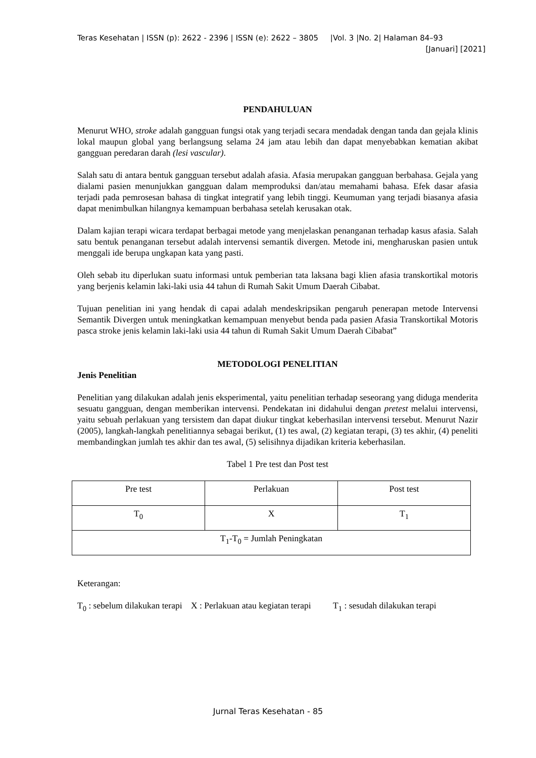Teras Kesehatan | ISSN (p): 2622 - 2396 | ISSN (e): 2622 – 3805 |Vol. 3 |No. 2| Halaman 84–93
[Januari] [2021]
PENDAHULUAN
Menurut WHO, stroke adalah gangguan fungsi otak yang terjadi secara mendadak dengan tanda dan gejala klinis lokal maupun global yang berlangsung selama 24 jam atau lebih dan dapat menyebabkan kematian akibat gangguan peredaran darah (lesi vascular).
Salah satu di antara bentuk gangguan tersebut adalah afasia. Afasia merupakan gangguan berbahasa. Gejala yang dialami pasien menunjukkan gangguan dalam memproduksi dan/atau memahami bahasa. Efek dasar afasia terjadi pada pemrosesan bahasa di tingkat integratif yang lebih tinggi. Keumuman yang terjadi biasanya afasia dapat menimbulkan hilangnya kemampuan berbahasa setelah kerusakan otak.
Dalam kajian terapi wicara terdapat berbagai metode yang menjelaskan penanganan terhadap kasus afasia. Salah satu bentuk penanganan tersebut adalah intervensi semantik divergen. Metode ini, mengharuskan pasien untuk menggali ide berupa ungkapan kata yang pasti.
Oleh sebab itu diperlukan suatu informasi untuk pemberian tata laksana bagi klien afasia transkortikal motoris yang berjenis kelamin laki-laki usia 44 tahun di Rumah Sakit Umum Daerah Cibabat.
Tujuan penelitian ini yang hendak di capai adalah mendeskripsikan pengaruh penerapan metode Intervensi Semantik Divergen untuk meningkatkan kemampuan menyebut benda pada pasien Afasia Transkortikal Motoris pasca stroke jenis kelamin laki-laki usia 44 tahun di Rumah Sakit Umum Daerah Cibabat”
METODOLOGI PENELITIAN
Jenis Penelitian
Penelitian yang dilakukan adalah jenis eksperimental, yaitu penelitian terhadap seseorang yang diduga menderita sesuatu gangguan, dengan memberikan intervensi. Pendekatan ini didahului dengan pretest melalui intervensi, yaitu sebuah perlakuan yang tersistem dan dapat diukur tingkat keberhasilan intervensi tersebut. Menurut Nazir (2005), langkah-langkah penelitiannya sebagai berikut, (1) tes awal, (2) kegiatan terapi, (3) tes akhir, (4) peneliti membandingkan jumlah tes akhir dan tes awal, (5) selisihnya dijadikan kriteria keberhasilan.
Tabel 1 Pre test dan Post test
| Pre test | Perlakuan | Post test |
| T<sub>0</sub> | X | T<sub>1</sub> |
| T<sub>1</sub>-T<sub>0</sub> = Jumlah Peningkatan | | |
Keterangan:
T<sub>0</sub> : sebelum dilakukan terapi X : Perlakuan atau kegiatan terapi T<sub>1</sub> : sesudah dilakukan terapi
Jurnal Teras Kesehatan - 85